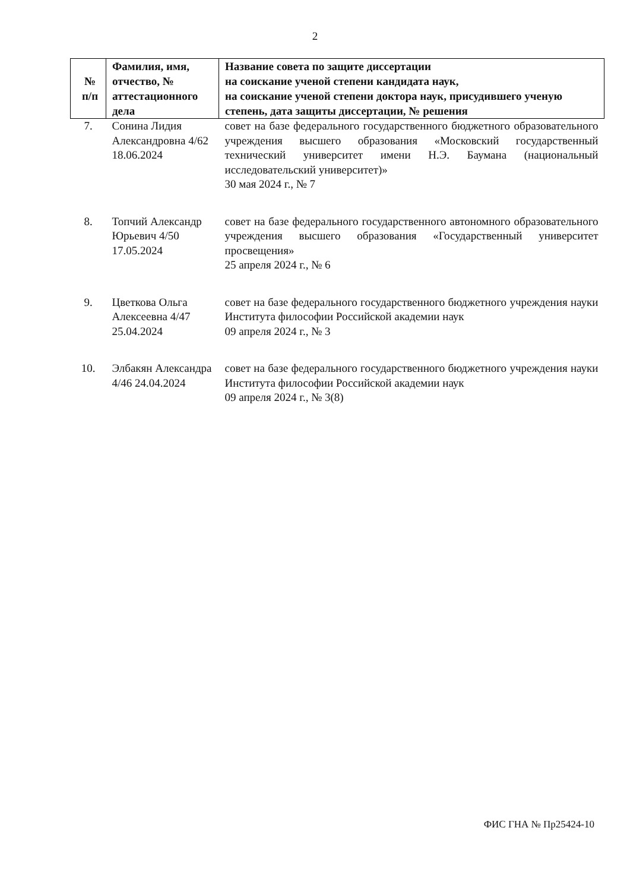2
| № п/п | Фамилия, имя, отчество, № аттестационного дела | Название совета по защите диссертации на соискание ученой степени кандидата наук, на соискание ученой степени доктора наук, присудившего ученую степень, дата защиты диссертации, № решения |
| --- | --- | --- |
| 7. | Сонина Лидия Александровна 4/62 18.06.2024 | совет на базе федерального государственного бюджетного образовательного учреждения высшего образования «Московский государственный технический университет имени Н.Э. Баумана (национальный исследовательский университет)» 30 мая 2024 г., № 7 |
| 8. | Топчий Александр Юрьевич 4/50 17.05.2024 | совет на базе федерального государственного автономного образовательного учреждения высшего образования «Государственный университет просвещения» 25 апреля 2024 г., № 6 |
| 9. | Цветкова Ольга Алексеевна 4/47 25.04.2024 | совет на базе федерального государственного бюджетного учреждения науки Института философии Российской академии наук 09 апреля 2024 г., № 3 |
| 10. | Элбакян Александра 4/46 24.04.2024 | совет на базе федерального государственного бюджетного учреждения науки Института философии Российской академии наук 09 апреля 2024 г., № 3(8) |
ФИС ГНА № Пр25424-10